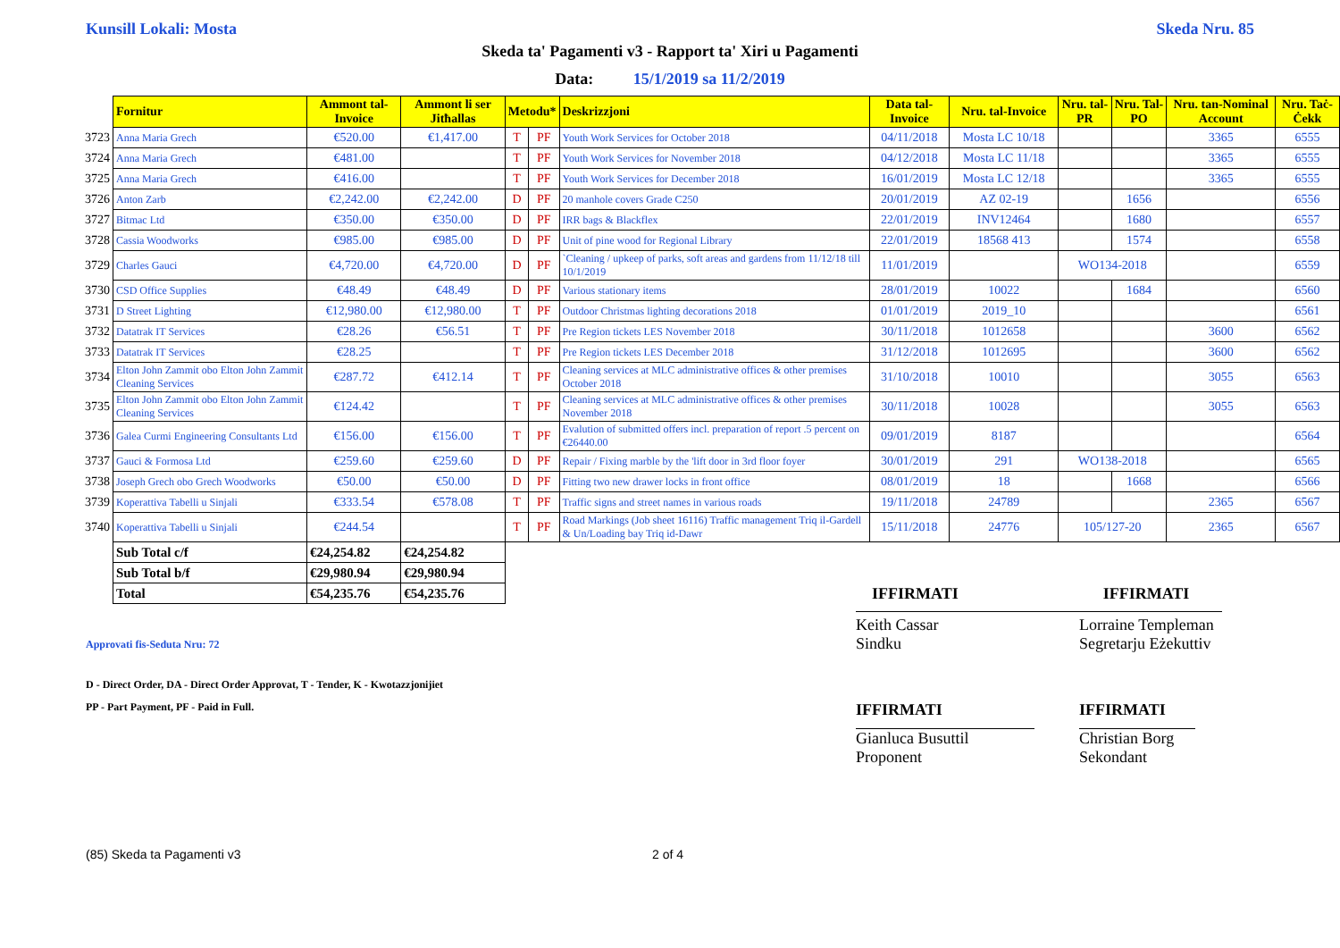Kunsill Lokali: Mosta Skeda Nru. 85
Skeda ta' Pagamenti v3 - Rapport ta' Xiri u Pagamenti
Data: 15/1/2019 sa 11/2/2019
| | Fornitur | Ammont tal-Invoice | Ammont li ser Jitħallas | Metodu* | | Deskrizzjoni | Data tal-Invoice | Nru. tal-Invoice | Nru. tal-PR | Nru. Tal-PO | Nru. tan-Nominal Account | Nru. Taċ-Ċekk |
| --- | --- | --- | --- | --- | --- | --- | --- | --- | --- | --- | --- | --- |
| 3723 | Anna Maria Grech | €520.00 | €1,417.00 | T | PF | Youth Work Services for October 2018 | 04/11/2018 | Mosta LC 10/18 | | | 3365 | 6555 |
| 3724 | Anna Maria Grech | €481.00 | | T | PF | Youth Work Services for November 2018 | 04/12/2018 | Mosta LC 11/18 | | | 3365 | 6555 |
| 3725 | Anna Maria Grech | €416.00 | | T | PF | Youth Work Services for December 2018 | 16/01/2019 | Mosta LC 12/18 | | | 3365 | 6555 |
| 3726 | Anton Zarb | €2,242.00 | €2,242.00 | D | PF | 20 manhole covers Grade C250 | 20/01/2019 | AZ 02-19 | | 1656 | | 6556 |
| 3727 | Bitmac Ltd | €350.00 | €350.00 | D | PF | IRR bags & Blackflex | 22/01/2019 | INV12464 | | 1680 | | 6557 |
| 3728 | Cassia Woodworks | €985.00 | €985.00 | D | PF | Unit of pine wood for Regional Library | 22/01/2019 | 18568 413 | | 1574 | | 6558 |
| 3729 | Charles Gauci | €4,720.00 | €4,720.00 | D | PF | `Cleaning / upkeep of parks, soft areas and gardens from 11/12/18 till 10/1/2019 | 11/01/2019 | | WO134-2018 | | | 6559 |
| 3730 | CSD Office Supplies | €48.49 | €48.49 | D | PF | Various stationary items | 28/01/2019 | 10022 | | 1684 | | 6560 |
| 3731 | D Street Lighting | €12,980.00 | €12,980.00 | T | PF | Outdoor Christmas lighting decorations 2018 | 01/01/2019 | 2019_10 | | | | 6561 |
| 3732 | Datatrak IT Services | €28.26 | €56.51 | T | PF | Pre Region tickets LES November 2018 | 30/11/2018 | 1012658 | | | 3600 | 6562 |
| 3733 | Datatrak IT Services | €28.25 | | T | PF | Pre Region tickets LES December 2018 | 31/12/2018 | 1012695 | | | 3600 | 6562 |
| 3734 | Elton John Zammit obo Elton John Zammit Cleaning Services | €287.72 | €412.14 | T | PF | Cleaning services at MLC administrative offices & other premises October 2018 | 31/10/2018 | 10010 | | | 3055 | 6563 |
| 3735 | Elton John Zammit obo Elton John Zammit Cleaning Services | €124.42 | | T | PF | Cleaning services at MLC administrative offices & other premises November 2018 | 30/11/2018 | 10028 | | | 3055 | 6563 |
| 3736 | Galea Curmi Engineering Consultants Ltd | €156.00 | €156.00 | T | PF | Evalution of submitted offers incl. preparation of report .5 percent on €26440.00 | 09/01/2019 | 8187 | | | | 6564 |
| 3737 | Gauci & Formosa Ltd | €259.60 | €259.60 | D | PF | Repair / Fixing marble by the 'lift door in 3rd floor foyer | 30/01/2019 | 291 | WO138-2018 | | | 6565 |
| 3738 | Joseph Grech obo Grech Woodworks | €50.00 | €50.00 | D | PF | Fitting two new drawer locks in front office | 08/01/2019 | 18 | | 1668 | | 6566 |
| 3739 | Koperattiva Tabelli u Sinjali | €333.54 | €578.08 | T | PF | Traffic signs and street names in various roads | 19/11/2018 | 24789 | | | 2365 | 6567 |
| 3740 | Koperattiva Tabelli u Sinjali | €244.54 | | T | PF | Road Markings (Job sheet 16116) Traffic management Triq il-Gardell & Un/Loading bay Triq id-Dawr | 15/11/2018 | 24776 | 105/127-20 | | 2365 | 6567 |
| | Sub Total c/f | €24,254.82 | €24,254.82 | | | | | | | | | |
| | Sub Total b/f | €29,980.94 | €29,980.94 | | | | | | | | | |
| | Total | €54,235.76 | €54,235.76 | | | | IFFIRMATI | | IFFIRMATI | | | |
Approvati fis-Seduta Nru: 72
Keith Cassar
Sindku
Lorraine Templeman
Segretarju Eżekuttiv
D - Direct Order, DA - Direct Order Approvat, T - Tender, K - Kwotazzjonijiet
PP - Part Payment, PF - Paid in Full.
IFFIRMATI IFFIRMATI
Gianluca Busuttil
Proponent
Christian Borg
Sekondant
(85) Skeda ta Pagamenti v3 2 of 4